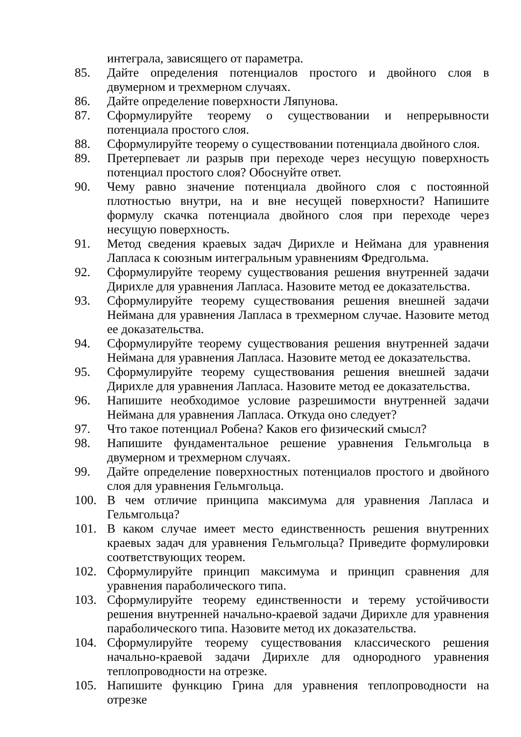интеграла, зависящего от параметра.
85. Дайте определения потенциалов простого и двойного слоя в двумерном и трехмерном случаях.
86. Дайте определение поверхности Ляпунова.
87. Сформулируйте теорему о существовании и непрерывности потенциала простого слоя.
88. Сформулируйте теорему о существовании потенциала двойного слоя.
89. Претерпевает ли разрыв при переходе через несущую поверхность потенциал простого слоя? Обоснуйте ответ.
90. Чему равно значение потенциала двойного слоя с постоянной плотностью внутри, на и вне несущей поверхности? Напишите формулу скачка потенциала двойного слоя при переходе через несущую поверхность.
91. Метод сведения краевых задач Дирихле и Неймана для уравнения Лапласа к союзным интегральным уравнениям Фредгольма.
92. Сформулируйте теорему существования решения внутренней задачи Дирихле для уравнения Лапласа. Назовите метод ее доказательства.
93. Сформулируйте теорему существования решения внешней задачи Неймана для уравнения Лапласа в трехмерном случае. Назовите метод ее доказательства.
94. Сформулируйте теорему существования решения внутренней задачи Неймана для уравнения Лапласа. Назовите метод ее доказательства.
95. Сформулируйте теорему существования решения внешней задачи Дирихле для уравнения Лапласа. Назовите метод ее доказательства.
96. Напишите необходимое условие разрешимости внутренней задачи Неймана для уравнения Лапласа. Откуда оно следует?
97. Что такое потенциал Робена? Каков его физический смысл?
98. Напишите фундаментальное решение уравнения Гельмгольца в двумерном и трехмерном случаях.
99. Дайте определение поверхностных потенциалов простого и двойного слоя для уравнения Гельмгольца.
100. В чем отличие принципа максимума для уравнения Лапласа и Гельмгольца?
101. В каком случае имеет место единственность решения внутренних краевых задач для уравнения Гельмгольца? Приведите формулировки соответствующих теорем.
102. Сформулируйте принцип максимума и принцип сравнения для уравнения параболического типа.
103. Сформулируйте теорему единственности и терему устойчивости решения внутренней начально-краевой задачи Дирихле для уравнения параболического типа. Назовите метод их доказательства.
104. Сформулируйте теорему существования классического решения начально-краевой задачи Дирихле для однородного уравнения теплопроводности на отрезке.
105. Напишите функцию Грина для уравнения теплопроводности на отрезке